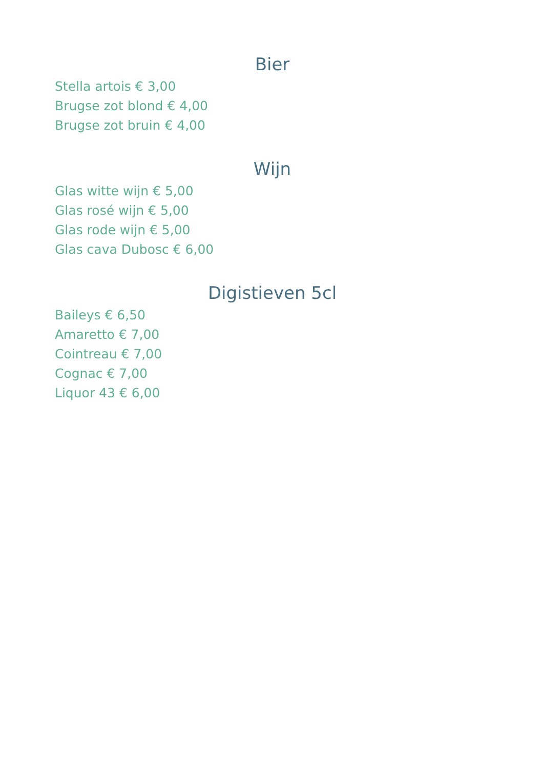Bier
Stella artois € 3,00
Brugse zot blond € 4,00
Brugse zot bruin € 4,00
Wijn
Glas witte wijn € 5,00
Glas rosé wijn € 5,00
Glas rode wijn € 5,00
Glas cava Dubosc € 6,00
Digistieven 5cl
Baileys € 6,50
Amaretto € 7,00
Cointreau € 7,00
Cognac € 7,00
Liquor 43 € 6,00